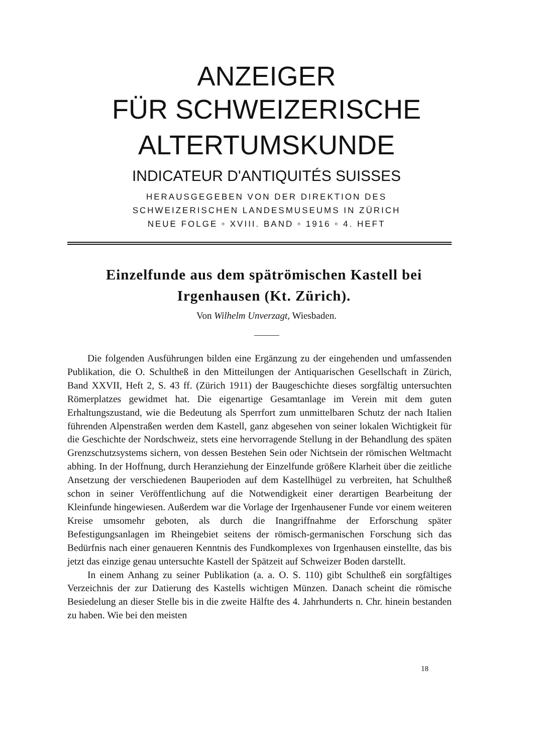ANZEIGER
FÜR SCHWEIZERISCHE
ALTERTUMSKUNDE
INDICATEUR D'ANTIQUITÉS SUISSES
HERAUSGEGEBEN VON DER DIREKTION DES
SCHWEIZERISCHEN LANDESMUSEUMS IN ZÜRICH
NEUE FOLGE ▫ XVIII. BAND ▫ 1916 ▫ 4. HEFT
Einzelfunde aus dem spätrömischen Kastell bei Irgenhausen (Kt. Zürich).
Von Wilhelm Unverzagt, Wiesbaden.
Die folgenden Ausführungen bilden eine Ergänzung zu der eingehenden und umfassenden Publikation, die O. Schultheß in den Mitteilungen der Antiquarischen Gesellschaft in Zürich, Band XXVII, Heft 2, S. 43 ff. (Zürich 1911) der Baugeschichte dieses sorgfältig untersuchten Römerplatzes gewidmet hat. Die eigenartige Gesamtanlage im Verein mit dem guten Erhaltungszustand, wie die Bedeutung als Sperrfort zum unmittelbaren Schutz der nach Italien führenden Alpenstraßen werden dem Kastell, ganz abgesehen von seiner lokalen Wichtigkeit für die Geschichte der Nordschweiz, stets eine hervorragende Stellung in der Behandlung des späten Grenzschutzsystems sichern, von dessen Bestehen Sein oder Nichtsein der römischen Weltmacht abhing. In der Hoffnung, durch Heranziehung der Einzelfunde größere Klarheit über die zeitliche Ansetzung der verschiedenen Bauperioden auf dem Kastellhügel zu verbreiten, hat Schultheß schon in seiner Veröffentlichung auf die Notwendigkeit einer derartigen Bearbeitung der Kleinfunde hingewiesen. Außerdem war die Vorlage der Irgenhausener Funde vor einem weiteren Kreise umsomehr geboten, als durch die Inangriffnahme der Erforschung später Befestigungsanlagen im Rheingebiet seitens der römisch-germanischen Forschung sich das Bedürfnis nach einer genaueren Kenntnis des Fundkomplexes von Irgenhausen einstellte, das bis jetzt das einzige genau untersuchte Kastell der Spätzeit auf Schweizer Boden darstellt.
In einem Anhang zu seiner Publikation (a. a. O. S. 110) gibt Schultheß ein sorgfältiges Verzeichnis der zur Datierung des Kastells wichtigen Münzen. Danach scheint die römische Besiedelung an dieser Stelle bis in die zweite Hälfte des 4. Jahrhunderts n. Chr. hinein bestanden zu haben. Wie bei den meisten
18